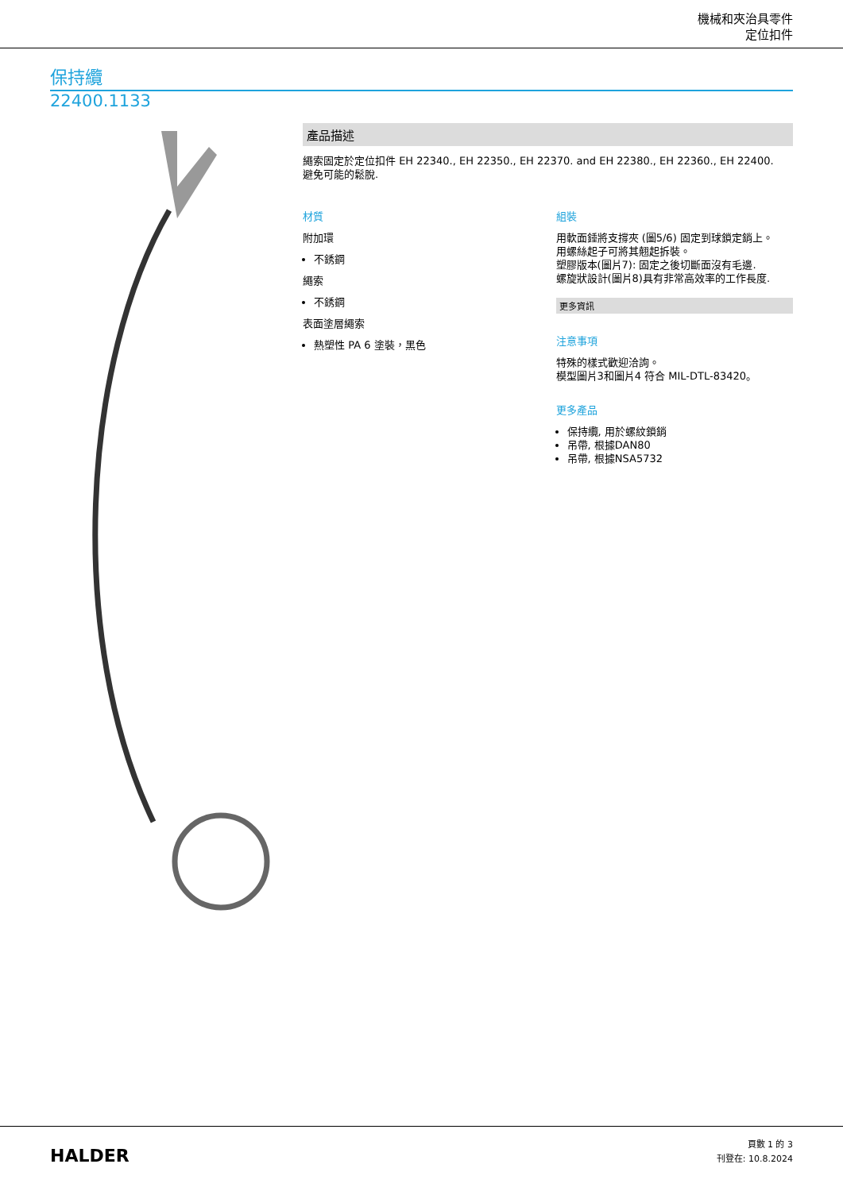機械和夾治具零件
定位扣件
保持纜
22400.1133
產品描述
繩索固定於定位扣件 EH 22340., EH 22350., EH 22370. and EH 22380., EH 22360., EH 22400.
避免可能的鬆脫.
材質
附加環
不銹鋼
繩索
不銹鋼
表面塗層繩索
熱塑性 PA 6 塗裝，黑色
組裝
用軟面錘將支撐夾 (圖5/6) 固定到球鎖定銷上。
用螺絲起子可將其翹起拆裝。
塑膠版本(圖片7): 固定之後切斷面沒有毛邊.
螺旋狀設計(圖片8)具有非常高效率的工作長度.
更多資訊
注意事項
特殊的樣式歡迎洽詢。
模型圖片3和圖片4 符合 MIL-DTL-83420。
更多產品
保持纜, 用於螺紋鎖銷
吊帶, 根據DAN80
吊帶, 根據NSA5732
HALDER
頁數 1 的 3
刊登在: 10.8.2024